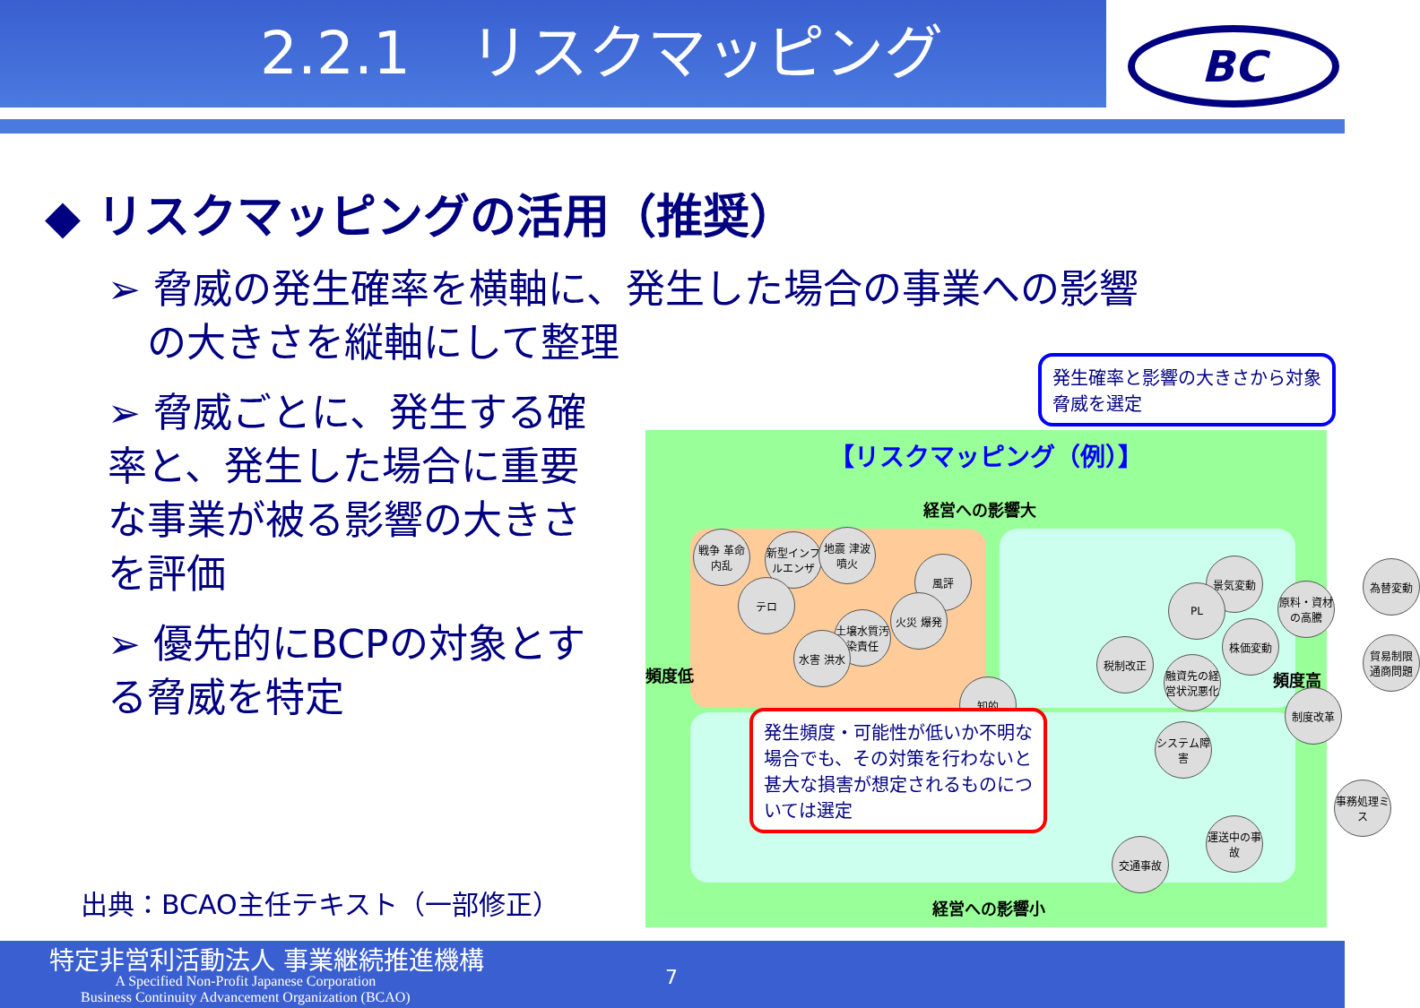2.2.1　リスクマッピング
BC
◆ リスクマッピングの活用（推奨）
➢ 脅威の発生確率を横軸に、発生した場合の事業への影響
　の大きさを縦軸にして整理
➢ 脅威ごとに、発生する確率と、発生した場合に重要な事業が被る影響の大きさを評価
➢ 優先的にBCPの対象とする脅威を特定
出典：BCAO主任テキスト（一部修正）
【リスクマッピング（例）】
経営への影響大
経営への影響小
頻度低 頻度高
戦争 革命 内乱
新型インフルエンザ
地震 津波 噴火
風評
テロ
火災 爆発
土壌水質汚染責任
水害 洪水
知的
景気変動
PL
原料・資材の高騰
為替変動
株価変動
税制改正
融資先の経営状況悪化
貿易制限 通商問題
制度改革
システム障害
事務処理ミス
運送中の事故
交通事故
発生確率と影響の大きさから対象脅威を選定
発生頻度・可能性が低いか不明な場合でも、その対策を行わないと甚大な損害が想定されるものについては選定
特定非営利活動法人 事業継続推進機構
A Specified Non-Profit Japanese Corporation
Business Continuity Advancement Organization (BCAO)
7